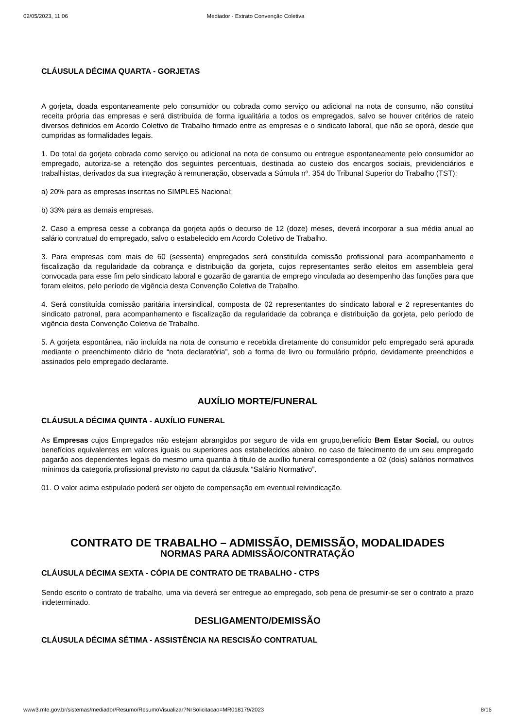02/05/2023, 11:06 Mediador - Extrato Convenção Coletiva
CLÁUSULA DÉCIMA QUARTA - GORJETAS
A gorjeta, doada espontaneamente pelo consumidor ou cobrada como serviço ou adicional na nota de consumo, não constitui receita própria das empresas e será distribuída de forma igualitária a todos os empregados, salvo se houver critérios de rateio diversos definidos em Acordo Coletivo de Trabalho firmado entre as empresas e o sindicato laboral, que não se oporá, desde que cumpridas as formalidades legais.
1. Do total da gorjeta cobrada como serviço ou adicional na nota de consumo ou entregue espontaneamente pelo consumidor ao empregado, autoriza-se a retenção dos seguintes percentuais, destinada ao custeio dos encargos sociais, previdenciários e trabalhistas, derivados da sua integração à remuneração, observada a Súmula nº. 354 do Tribunal Superior do Trabalho (TST):
a) 20% para as empresas inscritas no SIMPLES Nacional;
b) 33% para as demais empresas.
2. Caso a empresa cesse a cobrança da gorjeta após o decurso de 12 (doze) meses, deverá incorporar a sua média anual ao salário contratual do empregado, salvo o estabelecido em Acordo Coletivo de Trabalho.
3. Para empresas com mais de 60 (sessenta) empregados será constituída comissão profissional para acompanhamento e fiscalização da regularidade da cobrança e distribuição da gorjeta, cujos representantes serão eleitos em assembleia geral convocada para esse fim pelo sindicato laboral e gozarão de garantia de emprego vinculada ao desempenho das funções para que foram eleitos, pelo período de vigência desta Convenção Coletiva de Trabalho.
4. Será constituída comissão paritária intersindical, composta de 02 representantes do sindicato laboral e 2 representantes do sindicato patronal, para acompanhamento e fiscalização da regularidade da cobrança e distribuição da gorjeta, pelo período de vigência desta Convenção Coletiva de Trabalho.
5. A gorjeta espontânea, não incluída na nota de consumo e recebida diretamente do consumidor pelo empregado será apurada mediante o preenchimento diário de “nota declaratória”, sob a forma de livro ou formulário próprio, devidamente preenchidos e assinados pelo empregado declarante.
AUXÍLIO MORTE/FUNERAL
CLÁUSULA DÉCIMA QUINTA - AUXÍLIO FUNERAL
As Empresas cujos Empregados não estejam abrangidos por seguro de vida em grupo,benefício Bem Estar Social, ou outros benefícios equivalentes em valores iguais ou superiores aos estabelecidos abaixo, no caso de falecimento de um seu empregado pagarão aos dependentes legais do mesmo uma quantia à título de auxílio funeral correspondente a 02 (dois) salários normativos mínimos da categoria profissional previsto no caput da cláusula “Salário Normativo”.
01. O valor acima estipulado poderá ser objeto de compensação em eventual reivindicação.
CONTRATO DE TRABALHO – ADMISSÃO, DEMISSÃO, MODALIDADES
NORMAS PARA ADMISSÃO/CONTRATAÇÃO
CLÁUSULA DÉCIMA SEXTA - CÓPIA DE CONTRATO DE TRABALHO - CTPS
Sendo escrito o contrato de trabalho, uma via deverá ser entregue ao empregado, sob pena de presumir-se ser o contrato a prazo indeterminado.
DESLIGAMENTO/DEMISSÃO
CLÁUSULA DÉCIMA SÉTIMA - ASSISTÊNCIA NA RESCISÃO CONTRATUAL
www3.mte.gov.br/sistemas/mediador/Resumo/ResumoVisualizar?NrSolicitacao=MR018179/2023 8/16